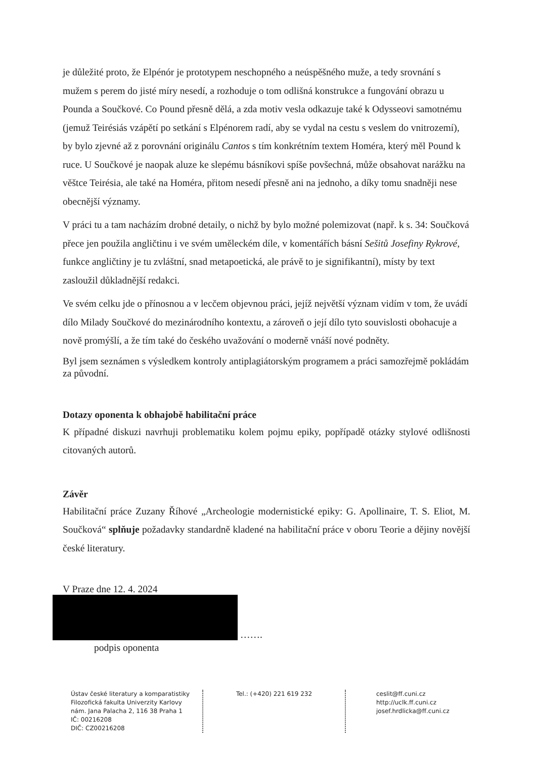je důležité proto, že Elpénór je prototypem neschopného a neúspěšného muže, a tedy srovnání s mužem s perem do jisté míry nesedí, a rozhoduje o tom odlišná konstrukce a fungování obrazu u Pounda a Součkové. Co Pound přesně dělá, a zda motiv vesla odkazuje také k Odysseovi samotnému (jemuž Teirésiás vzápětí po setkání s Elpénorem radí, aby se vydal na cestu s veslem do vnitrozemí), by bylo zjevné až z porovnání originálu Cantos s tím konkrétním textem Homéra, který měl Pound k ruce. U Součkové je naopak aluze ke slepému básníkovi spíše povšechná, může obsahovat narážku na věštce Teirésia, ale také na Homéra, přitom nesedí přesně ani na jednoho, a díky tomu snadněji nese obecnější významy.
V práci tu a tam nacházím drobné detaily, o nichž by bylo možné polemizovat (např. k s. 34: Součková přece jen použila angličtinu i ve svém uměleckém díle, v komentářích básní Sešitů Josefiny Rykrové, funkce angličtiny je tu zvláštní, snad metapoetická, ale právě to je signifikantní), místy by text zasloužil důkladnější redakci.
Ve svém celku jde o přínosnou a v lecčem objevnou práci, jejíž největší význam vidím v tom, že uvádí dílo Milady Součkové do mezinárodního kontextu, a zároveň o její dílo tyto souvislosti obohacuje a nově promýšlí, a že tím také do českého uvažování o moderně vnáší nové podněty.
Byl jsem seznámen s výsledkem kontroly antiplagiátorským programem a práci samozřejmě pokládám za původní.
Dotazy oponenta k obhajobě habilitační práce
K případné diskuzi navrhuji problematiku kolem pojmu epiky, popřípadě otázky stylové odlišnosti citovaných autorů.
Závěr
Habilitační práce Zuzany Říhové „Archeologie modernistické epiky: G. Apollinaire, T. S. Eliot, M. Součková“ splňuje požadavky standardně kladené na habilitační práce v oboru Teorie a dějiny novější české literatury.
V Praze dne 12. 4. 2024
…….
podpis oponenta
Ústav české literatury a komparatistiky
Filozofická fakulta Univerzity Karlovy
nám. Jana Palacha 2, 116 38 Praha 1
IČ: 00216208
DIČ: CZ00216208
Tel.: (+420) 221 619 232 ceslit@ff.cuni.cz
http://uclk.ff.cuni.cz
josef.hrdlicka@ff.cuni.cz